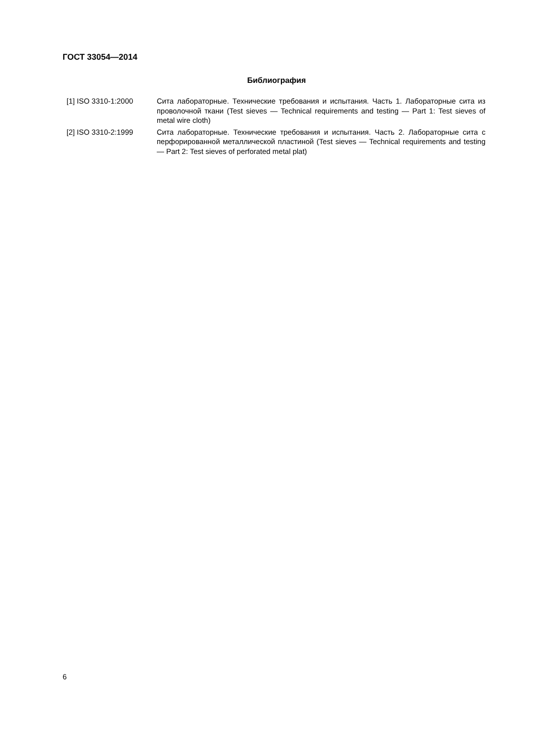ГОСТ 33054—2014
Библиография
[1] ISO 3310-1:2000 Сита лабораторные. Технические требования и испытания. Часть 1. Лабораторные сита из проволочной ткани (Test sieves — Technical requirements and testing — Part 1: Test sieves of metal wire cloth)
[2] ISO 3310-2:1999 Сита лабораторные. Технические требования и испытания. Часть 2. Лабораторные сита с перфорированной металлической пластиной (Test sieves — Technical requirements and testing — Part 2: Test sieves of perforated metal plat)
6